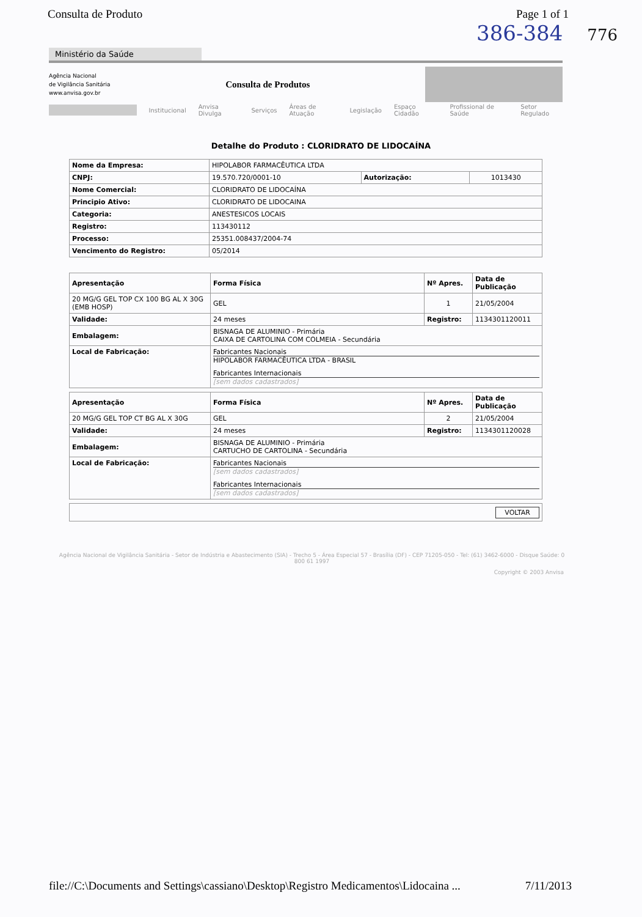Consulta de Produto Page 1 of 1
386-384 776
Ministério da Saúde
Agência Nacional
de Vigilância Sanitária
www.anvisa.gov.br
Consulta de Produtos
Institucional Anvisa Divulga Serviços Áreas de Atuação Legislação Espaço Cidadão Profissional de Saúde Setor Regulado
Detalhe do Produto : CLORIDRATO DE LIDOCAÍNA
| Nome da Empresa: | HIPOLABOR FARMACÊUTICA LTDA | | |
| CNPJ: | 19.570.720/0001-10 | Autorização: | 1013430 |
| Nome Comercial: | CLORIDRATO DE LIDOCAÍNA | | |
| Principio Ativo: | CLORIDRATO DE LIDOCAINA | | |
| Categoria: | ANESTESICOS LOCAIS | | |
| Registro: | 113430112 | | |
| Processo: | 25351.008437/2004-74 | | |
| Vencimento do Registro: | 05/2014 | | |
| Apresentação | Forma Física | Nº Apres. | Data de Publicação |
| --- | --- | --- | --- |
| 20 MG/G GEL TOP CX 100 BG AL X 30G (EMB HOSP) | GEL | 1 | 21/05/2004 |
| Validade: | 24 meses | Registro: | 1134301120011 |
| Embalagem: | BISNAGA DE ALUMINIO - Primária CAIXA DE CARTOLINA COM COLMEIA - Secundária | | |
| Local de Fabricação: | Fabricantes Nacionais HIPOLABOR FARMACÊUTICA LTDA - BRASIL Fabricantes Internacionais [sem dados cadastrados] | | |
| Apresentação | Forma Física | Nº Apres. | Data de Publicação |
| --- | --- | --- | --- |
| 20 MG/G GEL TOP CT BG AL X 30G | GEL | 2 | 21/05/2004 |
| Validade: | 24 meses | Registro: | 1134301120028 |
| Embalagem: | BISNAGA DE ALUMINIO - Primária CARTUCHO DE CARTOLINA - Secundária | | |
| Local de Fabricação: | Fabricantes Nacionais [sem dados cadastrados] Fabricantes Internacionais [sem dados cadastrados] | | |
| VOLTAR |
Agência Nacional de Vigilância Sanitária - Setor de Indústria e Abastecimento (SIA) - Trecho 5 - Área Especial 57 - Brasília (DF) - CEP 71205-050 - Tel: (61) 3462-6000 - Disque Saúde: 0 800 61 1997
Copyright © 2003 Anvisa
file://C:\Documents and Settings\cassiano\Desktop\Registro Medicamentos\Lidocaina ... 7/11/2013